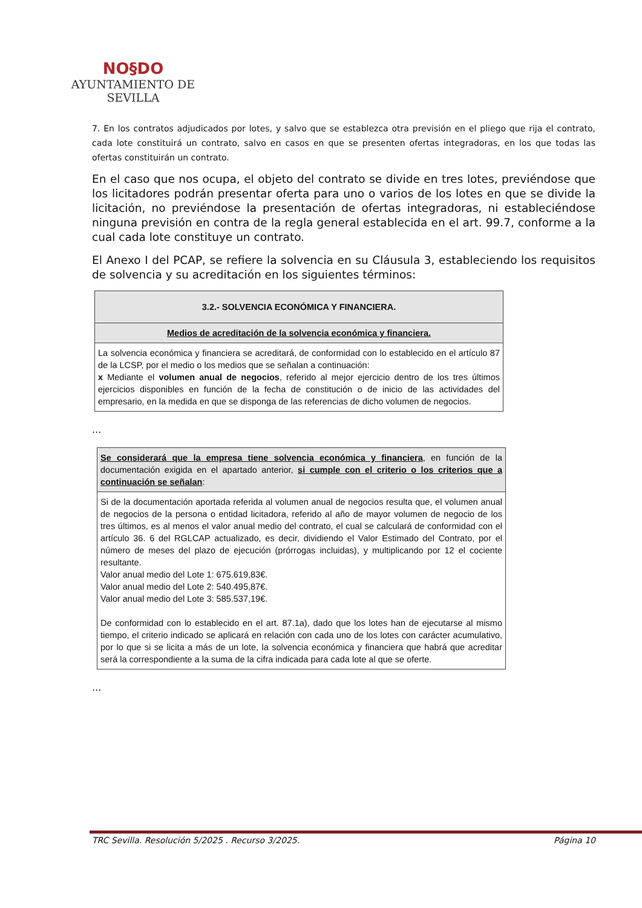NO§DO
AYUNTAMIENTO DE SEVILLA
7. En los contratos adjudicados por lotes, y salvo que se establezca otra previsión en el pliego que rija el contrato, cada lote constituirá un contrato, salvo en casos en que se presenten ofertas integradoras, en los que todas las ofertas constituirán un contrato.
En el caso que nos ocupa, el objeto del contrato se divide en tres lotes, previéndose que los licitadores podrán presentar oferta para uno o varios de los lotes en que se divide la licitación, no previéndose la presentación de ofertas integradoras, ni estableciéndose ninguna previsión en contra de la regla general establecida en el art. 99.7, conforme a la cual cada lote constituye un contrato.
El Anexo I del PCAP, se refiere la solvencia en su Cláusula 3, estableciendo los requisitos de solvencia y su acreditación en los siguientes términos:
| 3.2.- SOLVENCIA ECONÓMICA Y FINANCIERA. |
| --- |
| Medios de acreditación de la solvencia económica y financiera. |
| La solvencia económica y financiera se acreditará, de conformidad con lo establecido en el artículo 87 de la LCSP, por el medio o los medios que se señalan a continuación: x Mediante el volumen anual de negocios , referido al mejor ejercicio dentro de los tres últimos ejercicios disponibles en función de la fecha de constitución o de inicio de las actividades del empresario, en la medida en que se disponga de las referencias de dicho volumen de negocios. |
...
| Se considerará que la empresa tiene solvencia económica y financiera , en función de la documentación exigida en el apartado anterior, si cumple con el criterio o los criterios que a continuación se señalan : |
| --- |
| Si de la documentación aportada referida al volumen anual de negocios resulta que, el volumen anual de negocios de la persona o entidad licitadora, referido al año de mayor volumen de negocio de los tres últimos, es al menos el valor anual medio del contrato, el cual se calculará de conformidad con el artículo 36. 6 del RGLCAP actualizado, es decir, dividiendo el Valor Estimado del Contrato, por el número de meses del plazo de ejecución (prórrogas incluidas), y multiplicando por 12 el cociente resultante. Valor anual medio del Lote 1: 675.619,83€. Valor anual medio del Lote 2: 540.495,87€. Valor anual medio del Lote 3: 585.537,19€. De conformidad con lo establecido en el art. 87.1a), dado que los lotes han de ejecutarse al mismo tiempo, el criterio indicado se aplicará en relación con cada uno de los lotes con carácter acumulativo, por lo que si se licita a más de un lote, la solvencia económica y financiera que habrá que acreditar será la correspondiente a la suma de la cifra indicada para cada lote al que se oferte. |
...
TRC Sevilla. Resolución 5/2025 . Recurso 3/2025. Página 10